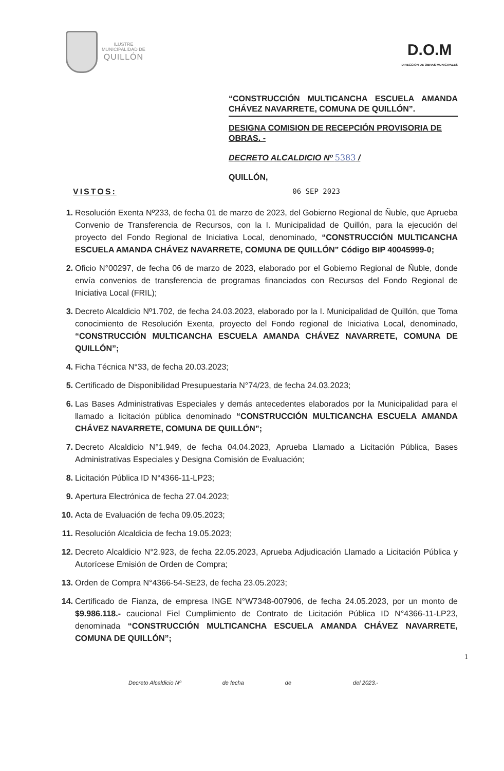ILUSTRE
MUNICIPALIDAD DE
QUILLÓN
D.O.M
DIRECCION DE OBRAS MUNICIPALES
“CONSTRUCCIÓN MULTICANCHA ESCUELA AMANDA CHÁVEZ NAVARRETE, COMUNA DE QUILLÓN”.
DESIGNA COMISION DE RECEPCIÓN PROVISORIA DE OBRAS. -
DECRETO ALCALDICIO Nº 5383 /
QUILLÓN,
VISTOS: 06 SEP 2023
1. Resolución Exenta Nº233, de fecha 01 de marzo de 2023, del Gobierno Regional de Ñuble, que Aprueba Convenio de Transferencia de Recursos, con la I. Municipalidad de Quillón, para la ejecución del proyecto del Fondo Regional de Iniciativa Local, denominado, “CONSTRUCCIÓN MULTICANCHA ESCUELA AMANDA CHÁVEZ NAVARRETE, COMUNA DE QUILLÓN” Código BIP 40045999-0;
2. Oficio N°00297, de fecha 06 de marzo de 2023, elaborado por el Gobierno Regional de Ñuble, donde envía convenios de transferencia de programas financiados con Recursos del Fondo Regional de Iniciativa Local (FRIL);
3. Decreto Alcaldicio Nº1.702, de fecha 24.03.2023, elaborado por la I. Municipalidad de Quillón, que Toma conocimiento de Resolución Exenta, proyecto del Fondo regional de Iniciativa Local, denominado, “CONSTRUCCIÓN MULTICANCHA ESCUELA AMANDA CHÁVEZ NAVARRETE, COMUNA DE QUILLÓN”;
4. Ficha Técnica N°33, de fecha 20.03.2023;
5. Certificado de Disponibilidad Presupuestaria N°74/23, de fecha 24.03.2023;
6. Las Bases Administrativas Especiales y demás antecedentes elaborados por la Municipalidad para el llamado a licitación pública denominado “CONSTRUCCIÓN MULTICANCHA ESCUELA AMANDA CHÁVEZ NAVARRETE, COMUNA DE QUILLÓN”;
7. Decreto Alcaldicio N°1.949, de fecha 04.04.2023, Aprueba Llamado a Licitación Pública, Bases Administrativas Especiales y Designa Comisión de Evaluación;
8. Licitación Pública ID N°4366-11-LP23;
9. Apertura Electrónica de fecha 27.04.2023;
10. Acta de Evaluación de fecha 09.05.2023;
11. Resolución Alcaldicia de fecha 19.05.2023;
12. Decreto Alcaldicio N°2.923, de fecha 22.05.2023, Aprueba Adjudicación Llamado a Licitación Pública y Autorícese Emisión de Orden de Compra;
13. Orden de Compra N°4366-54-SE23, de fecha 23.05.2023;
14. Certificado de Fianza, de empresa INGE N°W7348-007906, de fecha 24.05.2023, por un monto de $9.986.118.- caucional Fiel Cumplimiento de Contrato de Licitación Pública ID N°4366-11-LP23, denominada “CONSTRUCCIÓN MULTICANCHA ESCUELA AMANDA CHÁVEZ NAVARRETE, COMUNA DE QUILLÓN”;
1
Decreto Alcaldicio Nº de fecha de del 2023.-